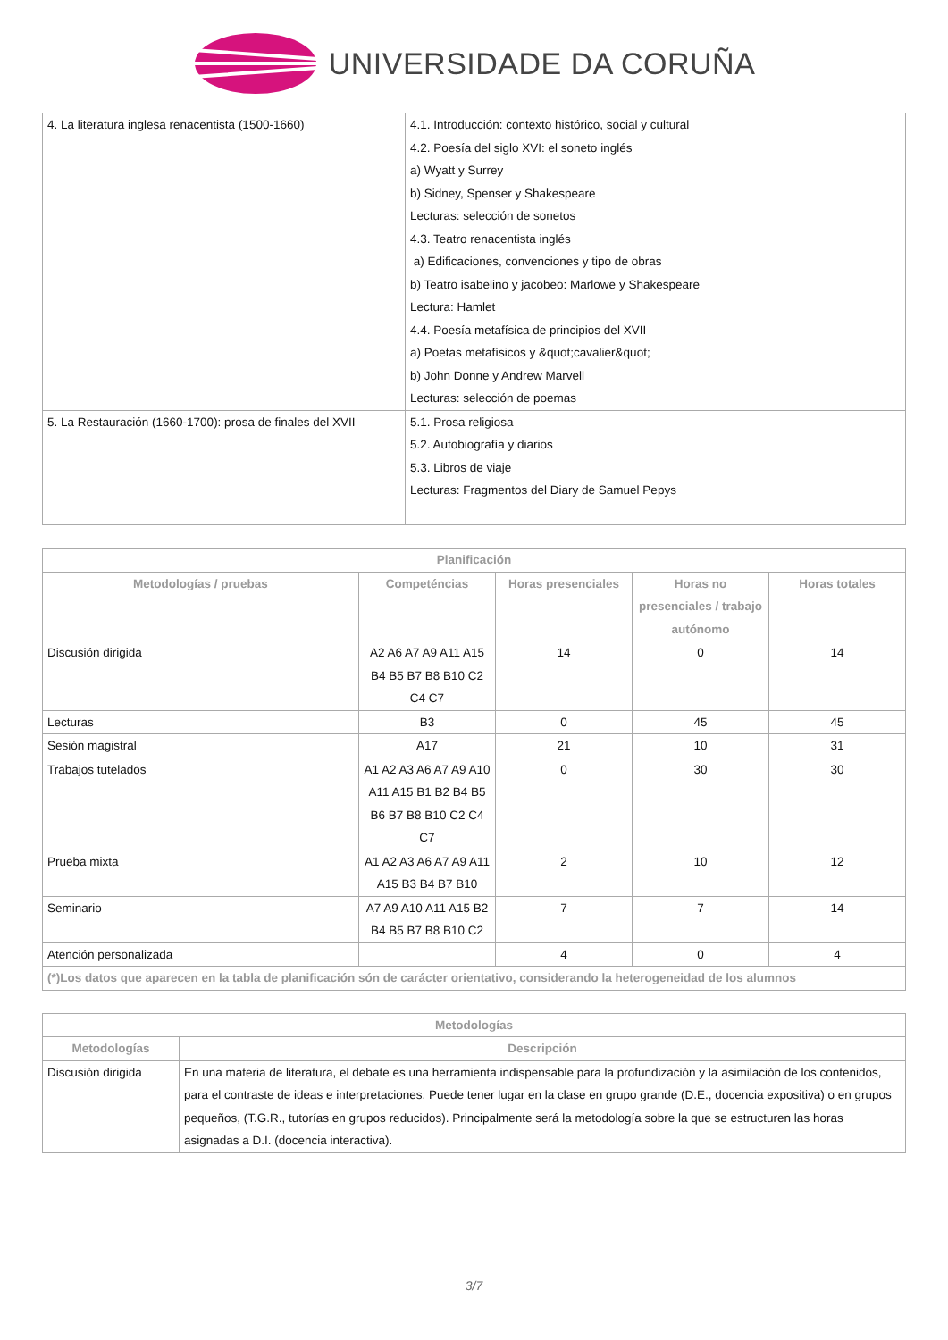UNIVERSIDADE DA CORUÑA
| 4. La literatura inglesa renacentista (1500-1660) | 4.1. Introducción: contexto histórico, social y cultural 4.2. Poesía del siglo XVI: el soneto inglés a) Wyatt y Surrey b) Sidney, Spenser y Shakespeare Lecturas: selección de sonetos 4.3. Teatro renacentista inglés a) Edificaciones, convenciones y tipo de obras b) Teatro isabelino y jacobeo: Marlowe y Shakespeare Lectura: Hamlet 4.4. Poesía metafísica de principios del XVII a) Poetas metafísicos y &quot;cavalier&quot; b) John Donne y Andrew Marvell Lecturas: selección de poemas |
| 5. La Restauración (1660-1700): prosa de finales del XVII | 5.1. Prosa religiosa 5.2. Autobiografía y diarios 5.3. Libros de viaje Lecturas: Fragmentos del Diary de Samuel Pepys |
| Planificación | | | | |
| --- | --- | --- | --- | --- |
| Metodologías / pruebas | Competéncias | Horas presenciales | Horas no presenciales / trabajo autónomo | Horas totales |
| Discusión dirigida | A2 A6 A7 A9 A11 A15 B4 B5 B7 B8 B10 C2 C4 C7 | 14 | 0 | 14 |
| Lecturas | B3 | 0 | 45 | 45 |
| Sesión magistral | A17 | 21 | 10 | 31 |
| Trabajos tutelados | A1 A2 A3 A6 A7 A9 A10 A11 A15 B1 B2 B4 B5 B6 B7 B8 B10 C2 C4 C7 | 0 | 30 | 30 |
| Prueba mixta | A1 A2 A3 A6 A7 A9 A11 A15 B3 B4 B7 B10 | 2 | 10 | 12 |
| Seminario | A7 A9 A10 A11 A15 B2 B4 B5 B7 B8 B10 C2 | 7 | 7 | 14 |
| Atención personalizada | | 4 | 0 | 4 |
| (*)Los datos que aparecen en la tabla de planificación són de carácter orientativo, considerando la heterogeneidad de los alumnos | | | | |
| Metodologías | |
| --- | --- |
| Metodologías | Descripción |
| Discusión dirigida | En una materia de literatura, el debate es una herramienta indispensable para la profundización y la asimilación de los contenidos, para el contraste de ideas e interpretaciones. Puede tener lugar en la clase en grupo grande (D.E., docencia expositiva) o en grupos pequeños, (T.G.R., tutorías en grupos reducidos). Principalmente será la metodología sobre la que se estructuren las horas asignadas a D.I. (docencia interactiva). |
3/7